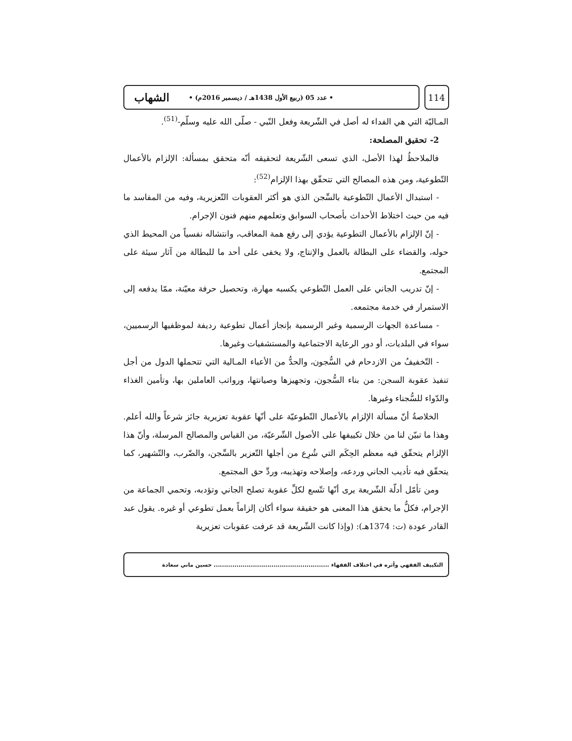114
• عدد 05 (ربيع الأول 1438هـ / ديسمبر 2016م) • الشهاب
المـاليّة التي هي الفداء له أصل في الشّريعة وفعل النّبي - صلّى الله عليه وسلّم-<sup>(51)</sup>.
2- تحقيق المصلحة:
فالملاحظُ لهذا الأصل، الذي تسعى الشّريعة لتحقيقه أنّه متحقق بمسألة: الإلزام بالأعمال التّطوعية، ومن هذه المصالح التي تتحقّق بهذا الإلزام<sup>(52)</sup>:
- استبدال الأعمال التّطوعية بالسِّجن الذي هو أكثر العقوبات التّعزيرية، وفيه من المفاسد ما فيه من حيث اختلاط الأحداث بأصحاب السوابق وتعلمهم منهم فنون الإجرام.
- إنّ الإلزام بالأعمال التطوعية يؤدي إلى رفع همة المعاقب، وانتشاله نفسياً من المحيط الذي حوله، والقضاء على البطالة بالعمل والإنتاج، ولا يخفى على أحد ما للبطالة من آثار سيئة على المجتمع.
- إنّ تدريب الجاني على العمل التّطوعي يكسبه مهارة، وتحصيل حرفة معيّنة، ممّا يدفعه إلى الاستمرار في خدمة مجتمعه.
- مساعدة الجهات الرسمية وغير الرسمية بإنجاز أعمال تطوعية رديفة لموظفيها الرسميين، سواء في البلديات، أو دور الرعاية الاجتماعية والمستشفيات وغيرها.
- التّخفيفُ من الازدحام في السُّجون، والحدُّ من الأعباء المـالية التي تتحملها الدول من أجل تنفيذ عقوبة السجن: من بناء السُّجون، وتجهيزها وصيانتها، ورواتب العاملين بها، وتأمين الغذاء والدّواء للسُّجناء وغيرها.
الخلاصةُ أنّ مسألة الإلزام بالأعمال التّطوعيّة على أنّها عقوبة تعزيرية جائز شرعاً والله أعلم. وهذا ما تبيّن لنا من خلال تكييفها على الأصول الشّرعيّة، من القياس والمصالح المرسلة، وأنّ هذا الإلزام يتحقّق فيه معظم الحِكَم التي شُرِع من أجلها التّعزير بالسِّجن، والضّرب، والتّشهير، كما يتحقّق فيه تأديب الجاني وردعه، وإصلاحه وتهذيبه، وردِّ حق المجتمع.
ومن تأمّل أدلّة الشّريعة يرى أنّها تتّسع لكلِّ عقوبة تصلح الجاني وتؤدبه، وتحمي الجماعة من الإجرام، فكلُّ ما يحقق هذا المعنى هو حقيقة سواء أكان إلزاماً بعمل تطوعي أو غيره. يقول عبد القادر عودة (ت: 1374هـ): (وإذا كانت الشّريعة قد عرفت عقوبات تعزيرية
التكييف الفقهي وأثره في اختلاف الفقهاء ........................................................ حسين ماني سعادة